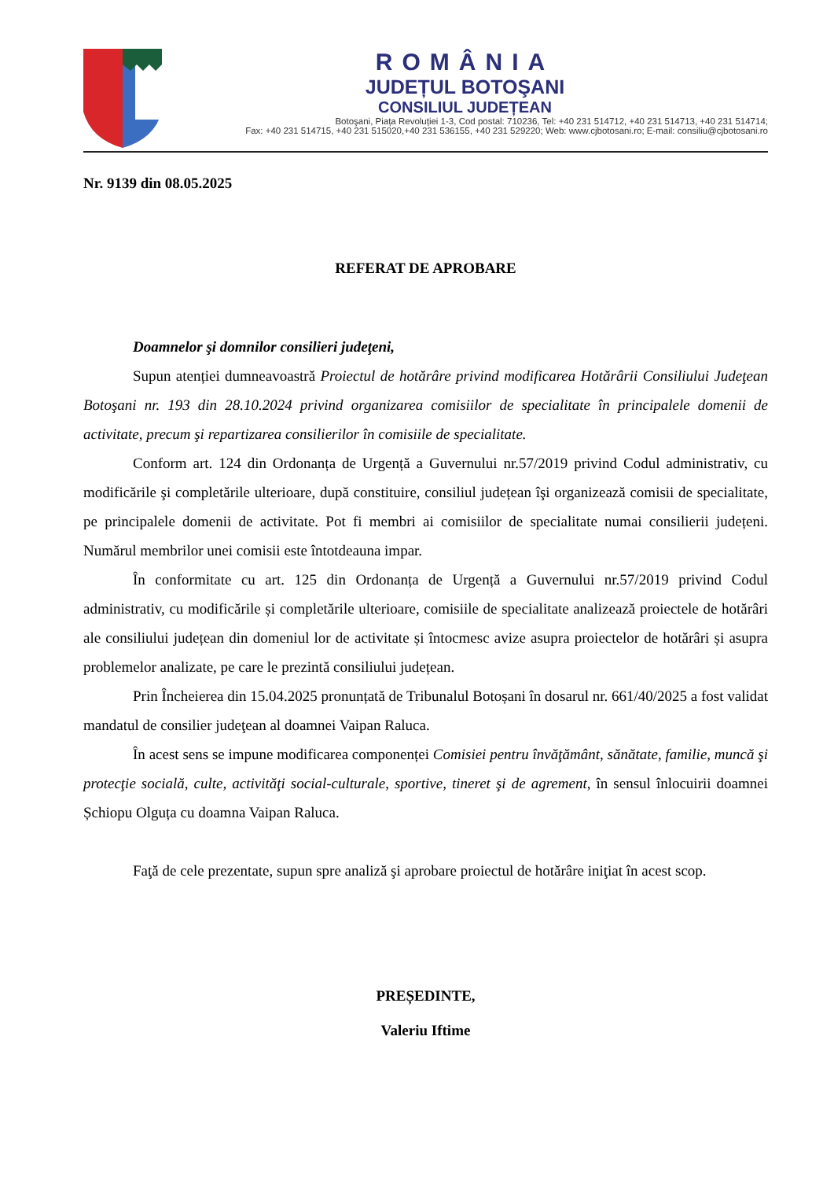ROMÂNIA
JUDEȚUL BOTOŞANI
CONSILIUL JUDEȚEAN
Botoşani, Piața Revoluției 1-3, Cod postal: 710236, Tel: +40 231 514712, +40 231 514713, +40 231 514714;
Fax: +40 231 514715, +40 231 515020,+40 231 536155, +40 231 529220; Web: www.cjbotosani.ro; E-mail: consiliu@cjbotosani.ro
Nr. 9139 din 08.05.2025
REFERAT DE APROBARE
Doamnelor şi domnilor consilieri judeţeni,
Supun atenției dumneavoastră Proiectul de hotărâre privind modificarea Hotărârii Consiliului Judeţean Botoşani nr. 193 din 28.10.2024 privind organizarea comisiilor de specialitate în principalele domenii de activitate, precum şi repartizarea consilierilor în comisiile de specialitate.
Conform art. 124 din Ordonanța de Urgență a Guvernului nr.57/2019 privind Codul administrativ, cu modificările şi completările ulterioare, după constituire, consiliul județean îşi organizează comisii de specialitate, pe principalele domenii de activitate. Pot fi membri ai comisiilor de specialitate numai consilierii județeni. Numărul membrilor unei comisii este întotdeauna impar.
În conformitate cu art. 125 din Ordonanța de Urgență a Guvernului nr.57/2019 privind Codul administrativ, cu modificările și completările ulterioare, comisiile de specialitate analizează proiectele de hotărâri ale consiliului județean din domeniul lor de activitate și întocmesc avize asupra proiectelor de hotărâri și asupra problemelor analizate, pe care le prezintă consiliului județean.
Prin Încheierea din 15.04.2025 pronunțată de Tribunalul Botoșani în dosarul nr. 661/40/2025 a fost validat mandatul de consilier judeţean al doamnei Vaipan Raluca.
În acest sens se impune modificarea componenței Comisiei pentru învăţământ, sănătate, familie, muncă şi protecţie socială, culte, activităţi social-culturale, sportive, tineret şi de agrement, în sensul înlocuirii doamnei Șchiopu Olguța cu doamna Vaipan Raluca.
Faţă de cele prezentate, supun spre analiză şi aprobare proiectul de hotărâre iniţiat în acest scop.
PREȘEDINTE,
Valeriu Iftime